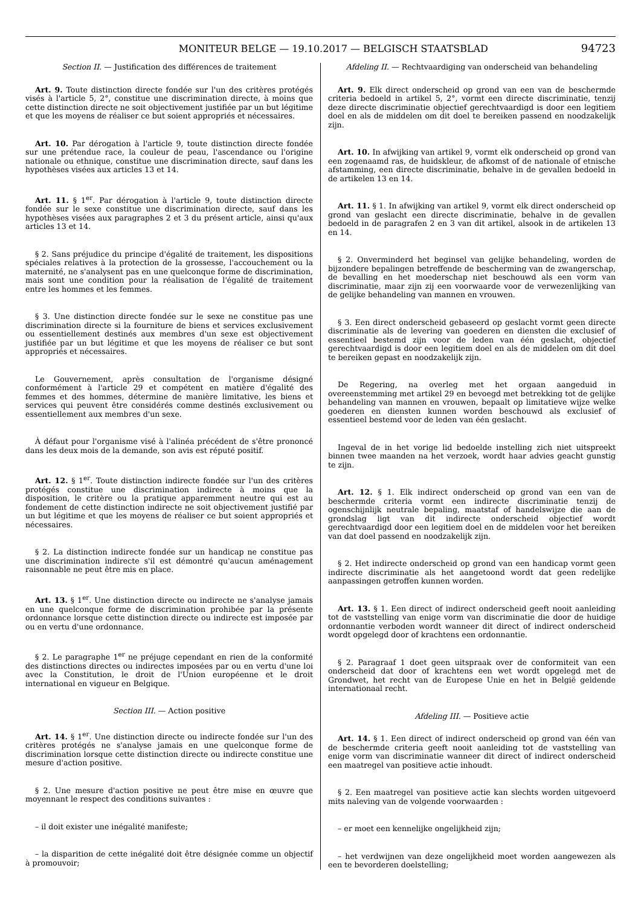MONITEUR BELGE — 19.10.2017 — BELGISCH STAATSBLAD 94723
Section II. — Justification des différences de traitement
Art. 9. Toute distinction directe fondée sur l'un des critères protégés visés à l'article 5, 2°, constitue une discrimination directe, à moins que cette distinction directe ne soit objectivement justifiée par un but légitime et que les moyens de réaliser ce but soient appropriés et nécessaires.
Art. 10. Par dérogation à l'article 9, toute distinction directe fondée sur une prétendue race, la couleur de peau, l'ascendance ou l'origine nationale ou ethnique, constitue une discrimination directe, sauf dans les hypothèses visées aux articles 13 et 14.
Art. 11. § 1<sup>er</sup>. Par dérogation à l'article 9, toute distinction directe fondée sur le sexe constitue une discrimination directe, sauf dans les hypothèses visées aux paragraphes 2 et 3 du présent article, ainsi qu'aux articles 13 et 14.
§ 2. Sans préjudice du principe d'égalité de traitement, les dispositions spéciales relatives à la protection de la grossesse, l'accouchement ou la maternité, ne s'analysent pas en une quelconque forme de discrimination, mais sont une condition pour la réalisation de l'égalité de traitement entre les hommes et les femmes.
§ 3. Une distinction directe fondée sur le sexe ne constitue pas une discrimination directe si la fourniture de biens et services exclusivement ou essentiellement destinés aux membres d'un sexe est objectivement justifiée par un but légitime et que les moyens de réaliser ce but sont appropriés et nécessaires.
Le Gouvernement, après consultation de l'organisme désigné conformément à l'article 29 et compétent en matière d'égalité des femmes et des hommes, détermine de manière limitative, les biens et services qui peuvent être considérés comme destinés exclusivement ou essentiellement aux membres d'un sexe.
À défaut pour l'organisme visé à l'alinéa précédent de s'être prononcé dans les deux mois de la demande, son avis est réputé positif.
Art. 12. § 1<sup>er</sup>. Toute distinction indirecte fondée sur l'un des critères protégés constitue une discrimination indirecte à moins que la disposition, le critère ou la pratique apparemment neutre qui est au fondement de cette distinction indirecte ne soit objectivement justifié par un but légitime et que les moyens de réaliser ce but soient appropriés et nécessaires.
§ 2. La distinction indirecte fondée sur un handicap ne constitue pas une discrimination indirecte s'il est démontré qu'aucun aménagement raisonnable ne peut être mis en place.
Art. 13. § 1<sup>er</sup>. Une distinction directe ou indirecte ne s'analyse jamais en une quelconque forme de discrimination prohibée par la présente ordonnance lorsque cette distinction directe ou indirecte est imposée par ou en vertu d'une ordonnance.
§ 2. Le paragraphe 1<sup>er</sup> ne préjuge cependant en rien de la conformité des distinctions directes ou indirectes imposées par ou en vertu d'une loi avec la Constitution, le droit de l'Union européenne et le droit international en vigueur en Belgique.
Section III. — Action positive
Art. 14. § 1<sup>er</sup>. Une distinction directe ou indirecte fondée sur l'un des critères protégés ne s'analyse jamais en une quelconque forme de discrimination lorsque cette distinction directe ou indirecte constitue une mesure d'action positive.
§ 2. Une mesure d'action positive ne peut être mise en œuvre que moyennant le respect des conditions suivantes :
– il doit exister une inégalité manifeste;
– la disparition de cette inégalité doit être désignée comme un objectif à promouvoir;
Afdeling II. — Rechtvaardiging van onderscheid van behandeling
Art. 9. Elk direct onderscheid op grond van een van de beschermde criteria bedoeld in artikel 5, 2°, vormt een directe discriminatie, tenzij deze directe discriminatie objectief gerechtvaardigd is door een legitiem doel en als de middelen om dit doel te bereiken passend en noodzakelijk zijn.
Art. 10. In afwijking van artikel 9, vormt elk onderscheid op grond van een zogenaamd ras, de huidskleur, de afkomst of de nationale of etnische afstamming, een directe discriminatie, behalve in de gevallen bedoeld in de artikelen 13 en 14.
Art. 11. § 1. In afwijking van artikel 9, vormt elk direct onderscheid op grond van geslacht een directe discriminatie, behalve in de gevallen bedoeld in de paragrafen 2 en 3 van dit artikel, alsook in de artikelen 13 en 14.
§ 2. Onverminderd het beginsel van gelijke behandeling, worden de bijzondere bepalingen betreffende de bescherming van de zwangerschap, de bevalling en het moederschap niet beschouwd als een vorm van discriminatie, maar zijn zij een voorwaarde voor de verwezenlijking van de gelijke behandeling van mannen en vrouwen.
§ 3. Een direct onderscheid gebaseerd op geslacht vormt geen directe discriminatie als de levering van goederen en diensten die exclusief of essentieel bestemd zijn voor de leden van één geslacht, objectief gerechtvaardigd is door een legitiem doel en als de middelen om dit doel te bereiken gepast en noodzakelijk zijn.
De Regering, na overleg met het orgaan aangeduid in overeenstemming met artikel 29 en bevoegd met betrekking tot de gelijke behandeling van mannen en vrouwen, bepaalt op limitatieve wijze welke goederen en diensten kunnen worden beschouwd als exclusief of essentieel bestemd voor de leden van één geslacht.
Ingeval de in het vorige lid bedoelde instelling zich niet uitspreekt binnen twee maanden na het verzoek, wordt haar advies geacht gunstig te zijn.
Art. 12. § 1. Elk indirect onderscheid op grond van een van de beschermde criteria vormt een indirecte discriminatie tenzij de ogenschijnlijk neutrale bepaling, maatstaf of handelswijze die aan de grondslag ligt van dit indirecte onderscheid objectief wordt gerechtvaardigd door een legitiem doel en de middelen voor het bereiken van dat doel passend en noodzakelijk zijn.
§ 2. Het indirecte onderscheid op grond van een handicap vormt geen indirecte discriminatie als het aangetoond wordt dat geen redelijke aanpassingen getroffen kunnen worden.
Art. 13. § 1. Een direct of indirect onderscheid geeft nooit aanleiding tot de vaststelling van enige vorm van discriminatie die door de huidige ordonnantie verboden wordt wanneer dit direct of indirect onderscheid wordt opgelegd door of krachtens een ordonnantie.
§ 2. Paragraaf 1 doet geen uitspraak over de conformiteit van een onderscheid dat door of krachtens een wet wordt opgelegd met de Grondwet, het recht van de Europese Unie en het in België geldende internationaal recht.
Afdeling III. — Positieve actie
Art. 14. § 1. Een direct of indirect onderscheid op grond van één van de beschermde criteria geeft nooit aanleiding tot de vaststelling van enige vorm van discriminatie wanneer dit direct of indirect onderscheid een maatregel van positieve actie inhoudt.
§ 2. Een maatregel van positieve actie kan slechts worden uitgevoerd mits naleving van de volgende voorwaarden :
– er moet een kennelijke ongelijkheid zijn;
– het verdwijnen van deze ongelijkheid moet worden aangewezen als een te bevorderen doelstelling;